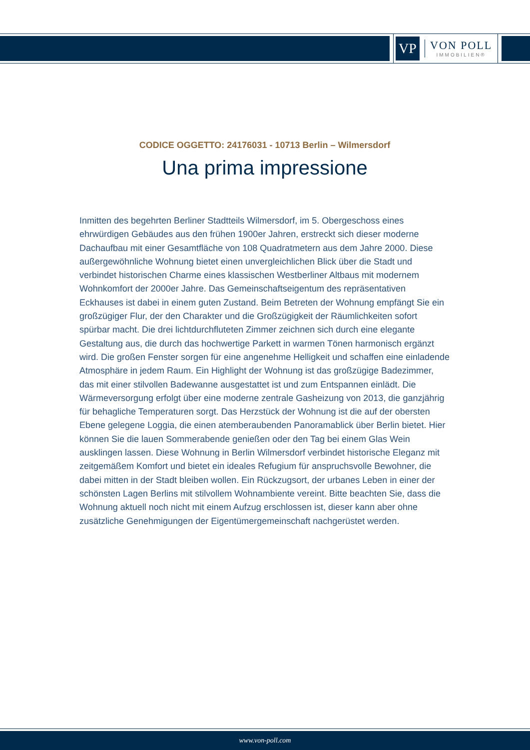VP
VON POLL
IMMOBILIEN®
CODICE OGGETTO: 24176031 - 10713 Berlin – Wilmersdorf
Una prima impressione
Inmitten des begehrten Berliner Stadtteils Wilmersdorf, im 5. Obergeschoss eines ehrwürdigen Gebäudes aus den frühen 1900er Jahren, erstreckt sich dieser moderne Dachaufbau mit einer Gesamtfläche von 108 Quadratmetern aus dem Jahre 2000. Diese außergewöhnliche Wohnung bietet einen unvergleichlichen Blick über die Stadt und verbindet historischen Charme eines klassischen Westberliner Altbaus mit modernem Wohnkomfort der 2000er Jahre. Das Gemeinschaftseigentum des repräsentativen Eckhauses ist dabei in einem guten Zustand. Beim Betreten der Wohnung empfängt Sie ein großzügiger Flur, der den Charakter und die Großzügigkeit der Räumlichkeiten sofort spürbar macht. Die drei lichtdurchfluteten Zimmer zeichnen sich durch eine elegante Gestaltung aus, die durch das hochwertige Parkett in warmen Tönen harmonisch ergänzt wird. Die großen Fenster sorgen für eine angenehme Helligkeit und schaffen eine einladende Atmosphäre in jedem Raum. Ein Highlight der Wohnung ist das großzügige Badezimmer, das mit einer stilvollen Badewanne ausgestattet ist und zum Entspannen einlädt. Die Wärmeversorgung erfolgt über eine moderne zentrale Gasheizung von 2013, die ganzjährig für behagliche Temperaturen sorgt. Das Herzstück der Wohnung ist die auf der obersten Ebene gelegene Loggia, die einen atemberaubenden Panoramablick über Berlin bietet. Hier können Sie die lauen Sommerabende genießen oder den Tag bei einem Glas Wein ausklingen lassen. Diese Wohnung in Berlin Wilmersdorf verbindet historische Eleganz mit zeitgemäßem Komfort und bietet ein ideales Refugium für anspruchsvolle Bewohner, die dabei mitten in der Stadt bleiben wollen. Ein Rückzugsort, der urbanes Leben in einer der schönsten Lagen Berlins mit stilvollem Wohnambiente vereint. Bitte beachten Sie, dass die Wohnung aktuell noch nicht mit einem Aufzug erschlossen ist, dieser kann aber ohne zusätzliche Genehmigungen der Eigentümergemeinschaft nachgerüstet werden.
www.von-poll.com